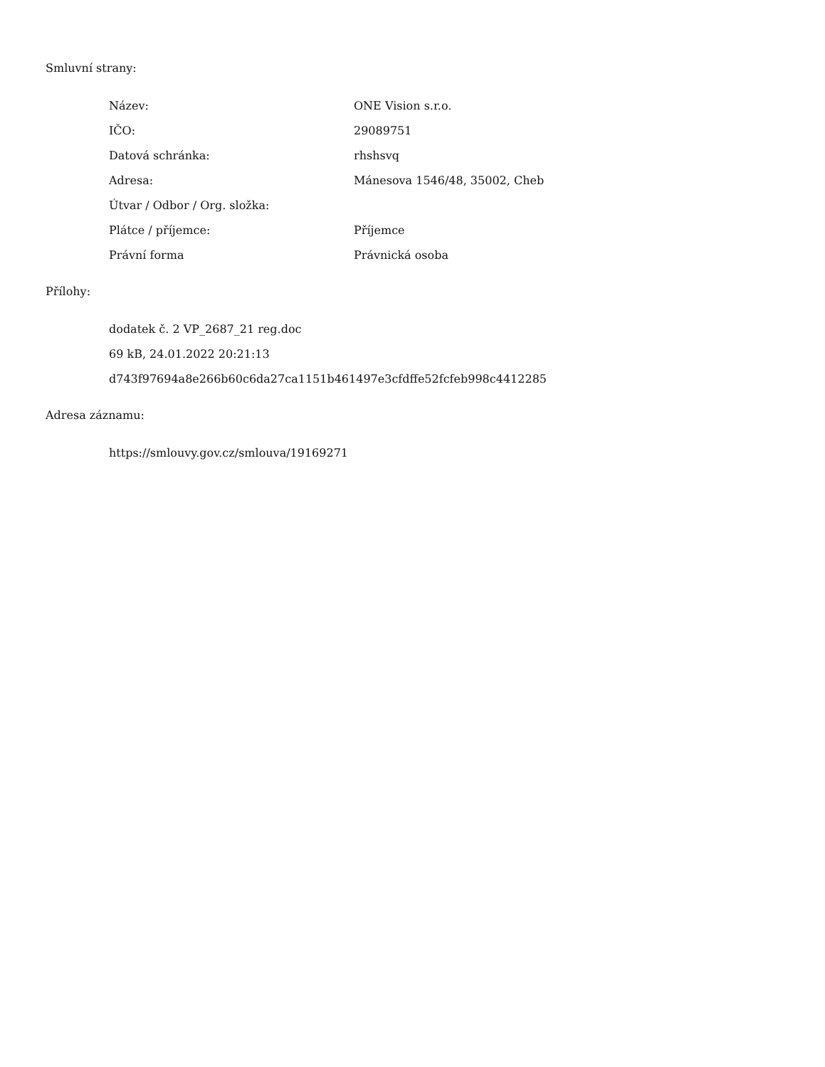Smluvní strany:
| Název: | ONE Vision s.r.o. |
| IČO: | 29089751 |
| Datová schránka: | rhshsvq |
| Adresa: | Mánesova 1546/48, 35002, Cheb |
| Útvar / Odbor / Org. složka: | |
| Plátce / příjemce: | Příjemce |
| Právní forma | Právnická osoba |
Přílohy:
dodatek č. 2 VP_2687_21 reg.doc
69 kB, 24.01.2022 20:21:13
d743f97694a8e266b60c6da27ca1151b461497e3cfdffe52fcfeb998c4412285
Adresa záznamu:
https://smlouvy.gov.cz/smlouva/19169271